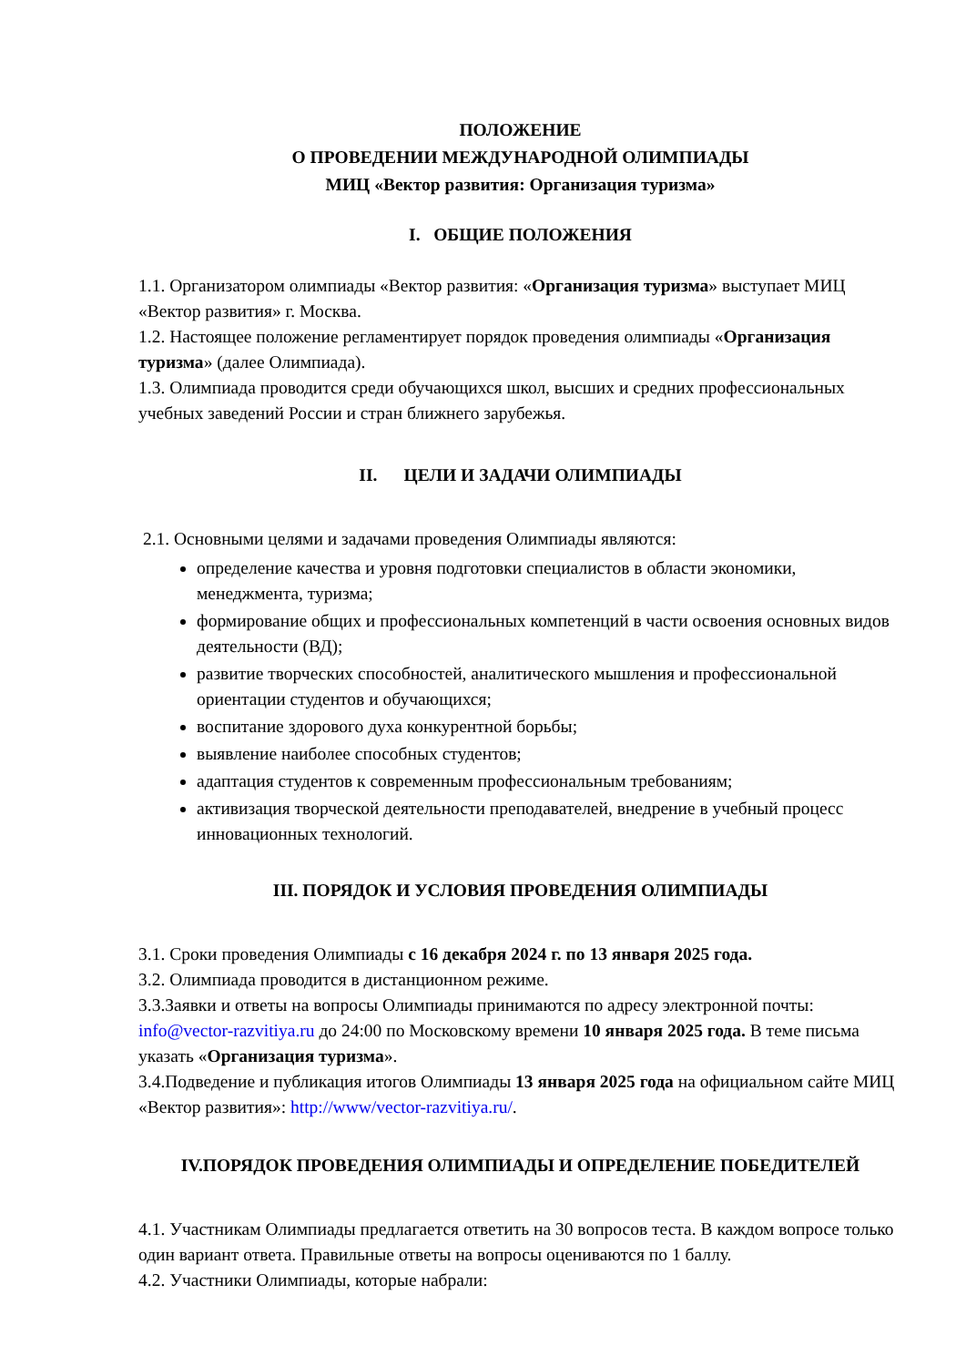ПОЛОЖЕНИЕ
О ПРОВЕДЕНИИ МЕЖДУНАРОДНОЙ ОЛИМПИАДЫ
МИЦ «Вектор развития: Организация туризма»
I. ОБЩИЕ ПОЛОЖЕНИЯ
1.1. Организатором олимпиады «Вектор развития: «Организация туризма» выступает МИЦ «Вектор развития» г. Москва.
1.2. Настоящее положение регламентирует порядок проведения олимпиады «Организация туризма» (далее Олимпиада).
1.3. Олимпиада проводится среди обучающихся школ, высших и средних профессиональных учебных заведений России и стран ближнего зарубежья.
II. ЦЕЛИ И ЗАДАЧИ ОЛИМПИАДЫ
2.1. Основными целями и задачами проведения Олимпиады являются:
определение качества и уровня подготовки специалистов в области экономики, менеджмента, туризма;
формирование общих и профессиональных компетенций в части освоения основных видов деятельности (ВД);
развитие творческих способностей, аналитического мышления и профессиональной ориентации студентов и обучающихся;
воспитание здорового духа конкурентной борьбы;
выявление наиболее способных студентов;
адаптация студентов к современным профессиональным требованиям;
активизация творческой деятельности преподавателей, внедрение в учебный процесс инновационных технологий.
III. ПОРЯДОК И УСЛОВИЯ ПРОВЕДЕНИЯ ОЛИМПИАДЫ
3.1. Сроки проведения Олимпиады с 16 декабря 2024 г. по 13 января 2025 года.
3.2. Олимпиада проводится в дистанционном режиме.
3.3.Заявки и ответы на вопросы Олимпиады принимаются по адресу электронной почты: info@vector-razvitiya.ru до 24:00 по Московскому времени 10 января 2025 года. В теме письма указать «Организация туризма».
3.4.Подведение и публикация итогов Олимпиады 13 января 2025 года на официальном сайте МИЦ «Вектор развития»: http://www/vector-razvitiya.ru/.
IV.ПОРЯДОК ПРОВЕДЕНИЯ ОЛИМПИАДЫ И ОПРЕДЕЛЕНИЕ ПОБЕДИТЕЛЕЙ
4.1. Участникам Олимпиады предлагается ответить на 30 вопросов теста. В каждом вопросе только один вариант ответа. Правильные ответы на вопросы оцениваются по 1 баллу.
4.2. Участники Олимпиады, которые набрали: